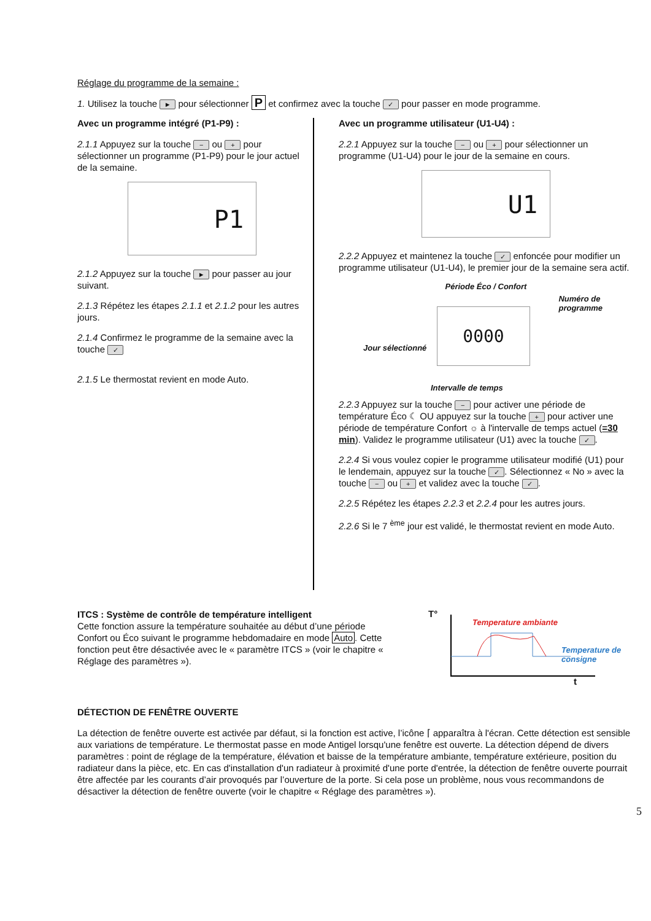Réglage du programme de la semaine :
1. Utilisez la touche ► pour sélectionner P et confirmez avec la touche ✓ pour passer en mode programme.
Avec un programme intégré (P1-P9) :
2.1.1 Appuyez sur la touche − ou + pour sélectionner un programme (P1-P9) pour le jour actuel de la semaine.
P1
2.1.2 Appuyez sur la touche ► pour passer au jour suivant.
2.1.3 Répétez les étapes 2.1.1 et 2.1.2 pour les autres jours.
2.1.4 Confirmez le programme de la semaine avec la touche ✓
2.1.5 Le thermostat revient en mode Auto.
Avec un programme utilisateur (U1-U4) :
2.2.1 Appuyez sur la touche − ou + pour sélectionner un programme (U1-U4) pour le jour de la semaine en cours.
U1
2.2.2 Appuyez et maintenez la touche ✓ enfoncée pour modifier un programme utilisateur (U1-U4), le premier jour de la semaine sera actif.
Période Éco / Confort
Numéro de
programme
0000
Jour sélectionné
Intervalle de temps
2.2.3 Appuyez sur la touche − pour activer une période de température Éco ☾ OU appuyez sur la touche + pour activer une période de température Confort ☼ à l'intervalle de temps actuel (=30 min). Validez le programme utilisateur (U1) avec la touche ✓.
2.2.4 Si vous voulez copier le programme utilisateur modifié (U1) pour le lendemain, appuyez sur la touche ✓. Sélectionnez « No » avec la touche − ou + et validez avec la touche ✓.
2.2.5 Répétez les étapes 2.2.3 et 2.2.4 pour les autres jours.
2.2.6 Si le 7 <sup>ème</sup> jour est validé, le thermostat revient en mode Auto.
ITCS : Système de contrôle de température intelligent
Cette fonction assure la température souhaitée au début d’une période Confort ou Éco suivant le programme hebdomadaire en mode Auto. Cette fonction peut être désactivée avec le « paramètre ITCS » (voir le chapitre « Réglage des paramètres »).
T°
Temperature ambiante
Temperature de consigne
t
DÉTECTION DE FENÊTRE OUVERTE
La détection de fenêtre ouverte est activée par défaut, si la fonction est active, l’icône ⌈ apparaîtra à l'écran. Cette détection est sensible aux variations de température. Le thermostat passe en mode Antigel lorsqu'une fenêtre est ouverte. La détection dépend de divers paramètres : point de réglage de la température, élévation et baisse de la température ambiante, température extérieure, position du radiateur dans la pièce, etc. En cas d'installation d'un radiateur à proximité d'une porte d'entrée, la détection de fenêtre ouverte pourrait être affectée par les courants d’air provoqués par l’ouverture de la porte. Si cela pose un problème, nous vous recommandons de désactiver la détection de fenêtre ouverte (voir le chapitre « Réglage des paramètres »).
5